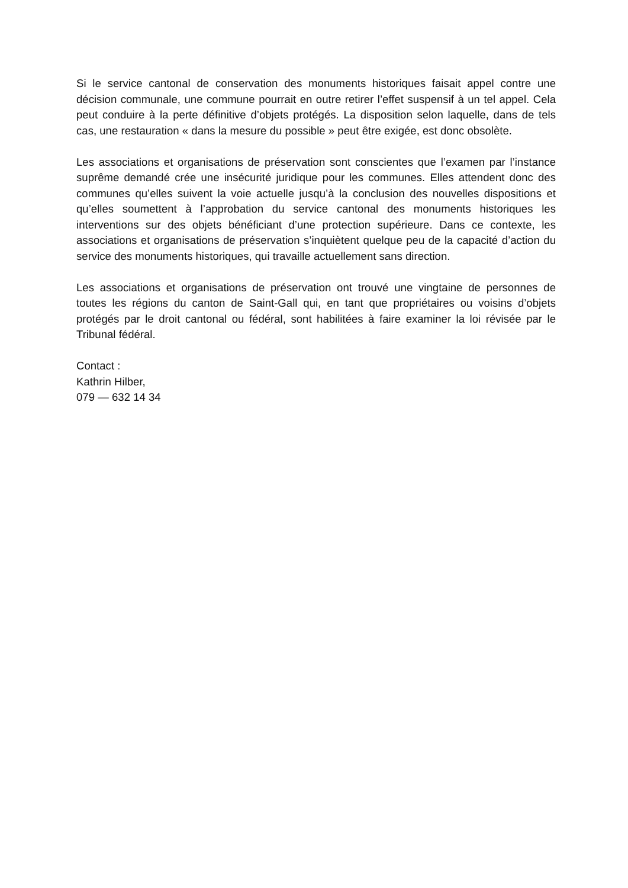Si le service cantonal de conservation des monuments historiques faisait appel contre une décision communale, une commune pourrait en outre retirer l’effet suspensif à un tel appel. Cela peut conduire à la perte définitive d’objets protégés. La disposition selon laquelle, dans de tels cas, une restauration « dans la mesure du possible » peut être exigée, est donc obsolète.
Les associations et organisations de préservation sont conscientes que l’examen par l’instance suprême demandé crée une insécurité juridique pour les communes. Elles attendent donc des communes qu’elles suivent la voie actuelle jusqu’à la conclusion des nouvelles dispositions et qu’elles soumettent à l’approbation du service cantonal des monuments historiques les interventions sur des objets bénéficiant d’une protection supérieure. Dans ce contexte, les associations et organisations de préservation s’inquiètent quelque peu de la capacité d’action du service des monuments historiques, qui travaille actuellement sans direction.
Les associations et organisations de préservation ont trouvé une vingtaine de personnes de toutes les régions du canton de Saint-Gall qui, en tant que propriétaires ou voisins d’objets protégés par le droit cantonal ou fédéral, sont habilitées à faire examiner la loi révisée par le Tribunal fédéral.
Contact :
Kathrin Hilber,
079 — 632 14 34